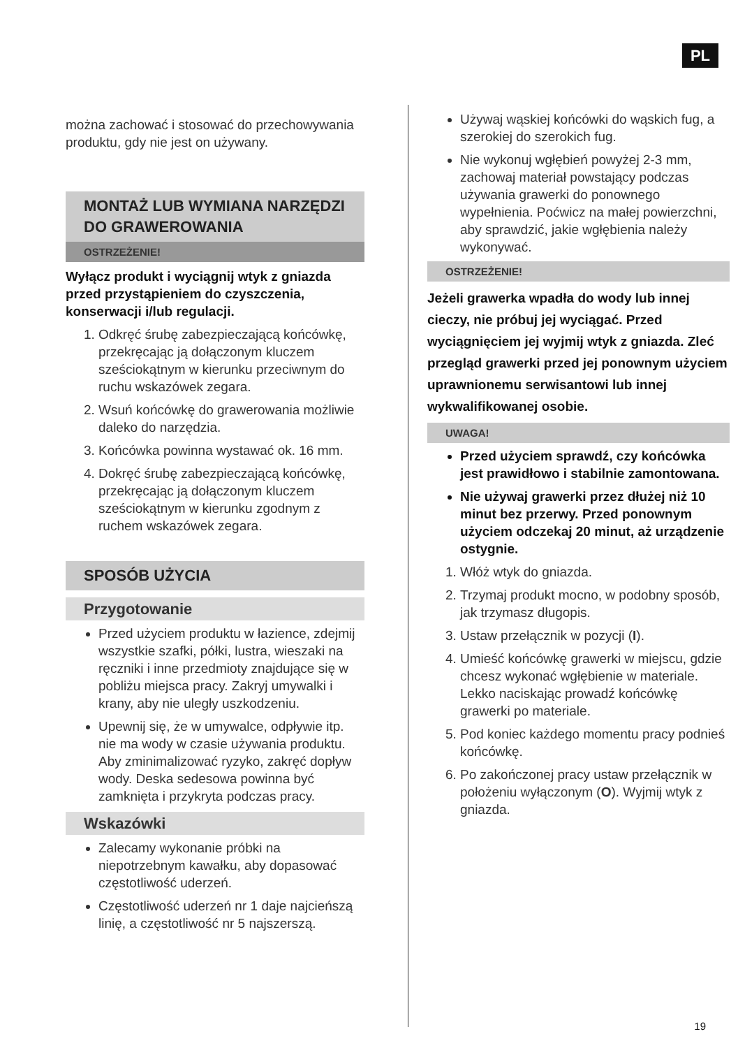PL
można zachować i stosować do przechowywania produktu, gdy nie jest on używany.
MONTAŻ LUB WYMIANA NARZĘDZI DO GRAWEROWANIA
OSTRZEŻENIE!
Wyłącz produkt i wyciągnij wtyk z gniazda przed przystąpieniem do czyszczenia, konserwacji i/lub regulacji.
1. Odkręć śrubę zabezpieczającą końcówkę, przekręcając ją dołączonym kluczem sześciokątnym w kierunku przeciwnym do ruchu wskazówek zegara.
2. Wsuń końcówkę do grawerowania możliwie daleko do narzędzia.
3. Końcówka powinna wystawać ok. 16 mm.
4. Dokręć śrubę zabezpieczającą końcówkę, przekręcając ją dołączonym kluczem sześciokątnym w kierunku zgodnym z ruchem wskazówek zegara.
SPOSÓB UŻYCIA
Przygotowanie
Przed użyciem produktu w łazience, zdejmij wszystkie szafki, półki, lustra, wieszaki na ręczniki i inne przedmioty znajdujące się w pobliżu miejsca pracy. Zakryj umywalki i krany, aby nie uległy uszkodzeniu.
Upewnij się, że w umywalce, odpływie itp. nie ma wody w czasie używania produktu. Aby zminimalizować ryzyko, zakręć dopływ wody. Deska sedesowa powinna być zamknięta i przykryta podczas pracy.
Wskazówki
Zalecamy wykonanie próbki na niepotrzebnym kawałku, aby dopasować częstotliwość uderzeń.
Częstotliwość uderzeń nr 1 daje najcieńszą linię, a częstotliwość nr 5 najszerszą.
Używaj wąskiej końcówki do wąskich fug, a szerokiej do szerokich fug.
Nie wykonuj wgłębień powyżej 2-3 mm, zachowaj materiał powstający podczas używania grawerki do ponownego wypełnienia. Poćwicz na małej powierzchni, aby sprawdzić, jakie wgłębienia należy wykonywać.
OSTRZEŻENIE!
Jeżeli grawerka wpadła do wody lub innej cieczy, nie próbuj jej wyciągać. Przed wyciągnięciem jej wyjmij wtyk z gniazda. Zleć przegląd grawerki przed jej ponownym użyciem uprawnionemu serwisantowi lub innej wykwalifikowanej osobie.
UWAGA!
Przed użyciem sprawdź, czy końcówka jest prawidłowo i stabilnie zamontowana.
Nie używaj grawerki przez dłużej niż 10 minut bez przerwy. Przed ponownym użyciem odczekaj 20 minut, aż urządzenie ostygnie.
1. Włóż wtyk do gniazda.
2. Trzymaj produkt mocno, w podobny sposób, jak trzymasz długopis.
3. Ustaw przełącznik w pozycji (I).
4. Umieść końcówkę grawerki w miejscu, gdzie chcesz wykonać wgłębienie w materiale. Lekko naciskając prowadź końcówkę grawerki po materiale.
5. Pod koniec każdego momentu pracy podnieś końcówkę.
6. Po zakończonej pracy ustaw przełącznik w położeniu wyłączonym (O). Wyjmij wtyk z gniazda.
19